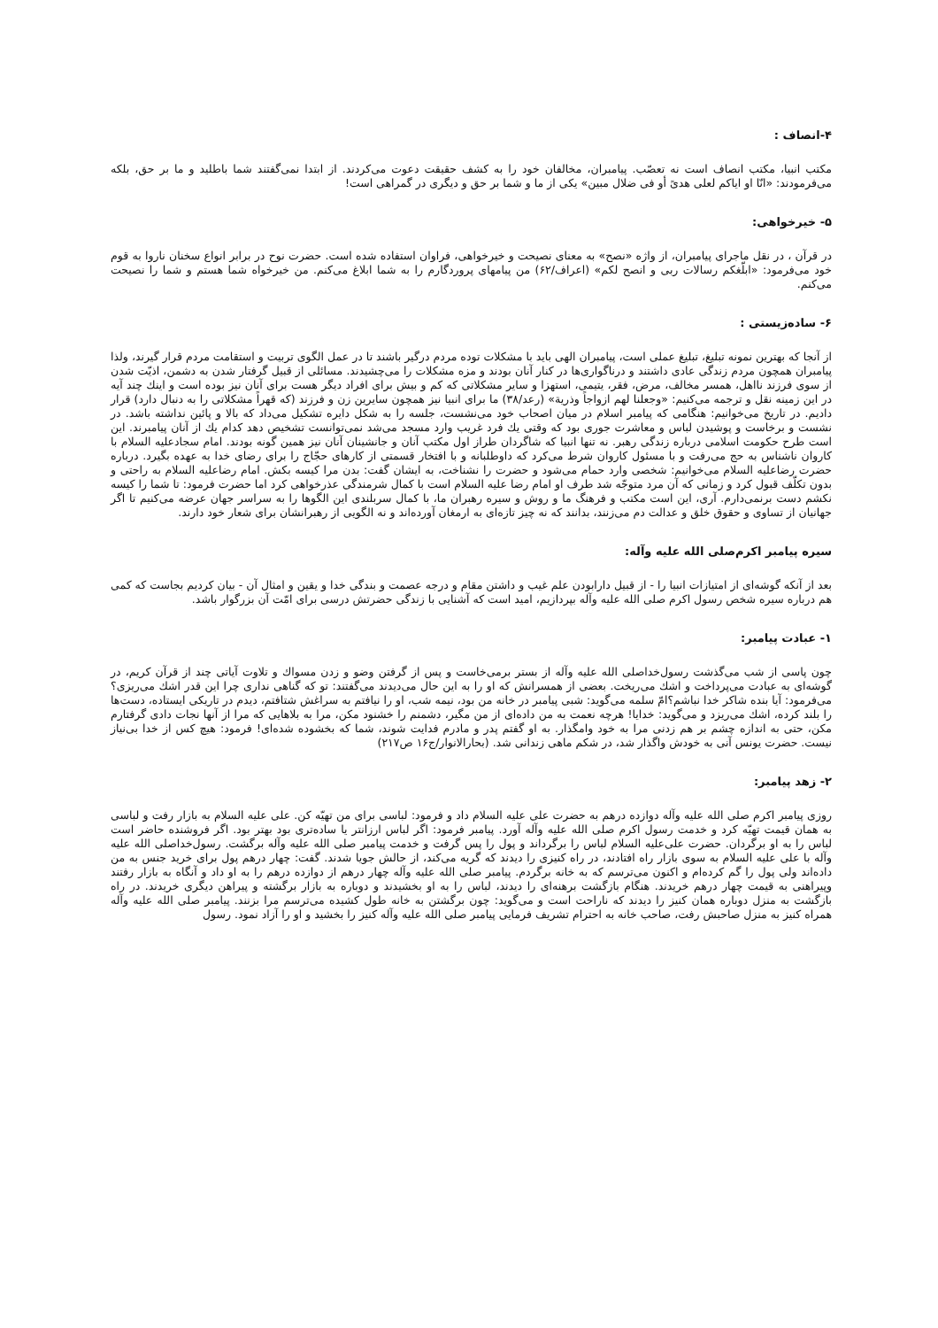۴-انصاف :
مکتب انبیا، مکتب انصاف است نه تعصّب. پیامبران، مخالفان خود را به کشف حقیقت دعوت می‌کردند. از ابتدا نمی‌گفتند شما باطلید و ما بر حق، بلکه می‌فرمودند: «انّا او ایاکم لعلی هدیً أو فی ضلال مبین» یکی از ما و شما بر حق و دیگری در گمراهی است!
۵- خیرخواهی:
در قرآن ، در نقل ماجرای پیامبران، از واژه «نصح» به معنای نصیحت و خیرخواهی، فراوان استفاده شده است. حضرت نوح در برابر انواع سخنان ناروا به قوم خود می‌فرمود: «ابلّغکم رسالات ربی و انصح لکم» (اعراف/۶۲) من پیامهای پروردگارم را به شما ابلاغ می‌کنم. من خیرخواه شما هستم و شما را نصیحت می‌کنم.
۶- ساده‌زیستی :
از آنجا که بهترین نمونه تبلیغ، تبلیغ عملی است، پیامبران الهی باید با مشکلات توده مردم درگیر باشند تا در عمل الگوی تربیت و استقامت مردم قرار گیرند، ولذا پیامبران همچون مردم زندگی عادی داشتند و درناگواری‌ها در کنار آنان بودند و مزه مشکلات را می‌چشیدند. مسائلی از قبیل گرفتار شدن به دشمن، اذیّت شدن از سوی فرزند نااهل، همسر مخالف، مرض، فقر، یتیمی، استهزا و سایر مشکلاتی که کم و بیش برای افراد دیگر هست برای آنان نیز بوده است و اینك چند آیه در این زمینه نقل و ترجمه می‌کنیم: «وجعلنا لهم ازواجاً وذریة» (رعد/۳۸) ما برای انبیا نیز همچون سایرین زن و فرزند (که قهراً مشکلاتی را به دنبال دارد) قرار دادیم. در تاریخ می‌خوانیم: هنگامی که پیامبر اسلام در میان اصحاب خود می‌نشست، جلسه را به شکل دایره تشکیل می‌داد که بالا و پائین نداشته باشد. در نشست و برخاست و پوشیدن لباس و معاشرت جوری بود که وقتی یك فرد غریب وارد مسجد می‌شد نمی‌توانست تشخیص دهد کدام یك از آنان پیامبرند. این است طرح حکومت اسلامی درباره زندگی رهبر. نه تنها انبیا که شاگردان طراز اول مکتب آنان و جانشینان آنان نیز همین گونه بودند. امام سجادعلیه السلام با کاروان ناشناس به حج می‌رفت و با مسئول کاروان شرط می‌کرد که داوطلبانه و با افتخار قسمتی از کارهای حجّاج را برای رضای خدا به عهده بگیرد. درباره حضرت رضاعلیه السلام می‌خوانیم: شخصی وارد حمام می‌شود و حضرت را نشناخت، به ایشان گفت: بدن مرا کیسه بکش. امام رضاعلیه السلام به راحتی و بدون تکلّف قبول کرد و زمانی که آن مرد متوجّه شد طرف او امام رضا علیه السلام است با کمال شرمندگی عذرخواهی کرد اما حضرت فرمود: تا شما را کیسه نکشم دست برنمی‌دارم. آری، این است مکتب و فرهنگ ما و روش و سیره رهبران ما، با کمال سربلندی این الگوها را به سراسر جهان عرضه می‌کنیم تا اگر جهانیان از تساوی و حقوق خلق و عدالت دم می‌زنند، بدانند که نه چیز تازه‌ای به ارمغان آورده‌اند و نه الگویی از رهبرانشان برای شعار خود دارند.
سیره پیامبر اکرم‌صلی الله علیه وآله:
بعد از آنکه گوشه‌ای از امتیازات انبیا را - از قبیل دارابودن علم غیب و داشتن مقام و درجه عصمت و بندگی خدا و یقین و امثال آن - بیان کردیم بجاست که کمی هم درباره سیره شخص رسول اکرم صلی الله علیه وآله بپردازیم، امید است که آشنایی با زندگی حضرتش درسی برای امّت آن بزرگوار باشد.
۱- عبادت پیامبر:
چون پاسی از شب می‌گذشت رسول‌خداصلی الله علیه وآله از بستر برمی‌خاست و پس از گرفتن وضو و زدن مسواك و تلاوت آیاتی چند از قرآن کریم، در گوشه‌ای به عبادت می‌پرداخت و اشك می‌ریخت. بعضی از همسرانش که او را به این حال می‌دیدند می‌گفتند: تو که گناهی نداری چرا این قدر اشك می‌ریزی؟ می‌فرمود: آیا بنده شاکر خدا نباشم؟امّ سلمه می‌گوید: شبی پیامبر در خانه من بود، نیمه شب، او را نیافتم به سراغش شتافتم، دیدم در تاریکی ایستاده، دست‌ها را بلند کرده، اشك می‌ریزد و می‌گوید: خدایا! هرچه نعمت به من داده‌ای از من مگیر، دشمنم را خشنود مکن، مرا به بلاهایی که مرا از آنها نجات دادی گرفتارم مکن، حتی به اندازه چشم بر هم زدنی مرا به خود وامگذار. به او گفتم پدر و مادرم فدایت شوند، شما که بخشوده شده‌ای! فرمود: هیچ کس از خدا بی‌نیاز نیست. حضرت یونس آنی به خودش واگذار شد، در شکم ماهی زندانی شد. (بحارالانوار/ج۱۶ ص۲۱۷)
۲- زهد پیامبر:
روزی پیامبر اکرم صلی الله علیه وآله دوازده درهم به حضرت علی علیه السلام داد و فرمود: لباسی برای من تهیّه کن. علی علیه السلام به بازار رفت و لباسی به همان قیمت تهیّه کرد و خدمت رسول اکرم صلی الله علیه وآله آورد. پیامبر فرمود: اگر لباس ارزانتر یا ساده‌تری بود بهتر بود. اگر فروشنده حاضر است لباس را به او برگردان. حضرت علی‌علیه السلام لباس را برگرداند و پول را پس گرفت و خدمت پیامبر صلی الله علیه وآله برگشت. رسول‌خداصلی الله علیه وآله با علی علیه السلام به سوی بازار راه افتادند، در راه کنیزی را دیدند که گریه می‌کند، از حالش جویا شدند. گفت: چهار درهم پول برای خرید جنس به من داده‌اند ولی پول را گم کرده‌ام و اکنون می‌ترسم که به خانه برگردم. پیامبر صلی الله علیه وآله چهار درهم از دوازده درهم را به او داد و آنگاه به بازار رفتند وپیراهنی به قیمت چهار درهم خریدند. هنگام بازگشت برهنه‌ای را دیدند، لباس را به او بخشیدند و دوباره به بازار برگشته و پیراهن دیگری خریدند. در راه بازگشت به منزل دوباره همان کنیز را دیدند که ناراحت است و می‌گوید: چون برگشتن به خانه طول کشیده می‌ترسم مرا بزنند. پیامبر صلی الله علیه وآله همراه کنیز به منزل صاحبش رفت، صاحب خانه به احترام تشریف فرمایی پیامبر صلی الله علیه وآله کنیز را بخشید و او را آزاد نمود. رسول